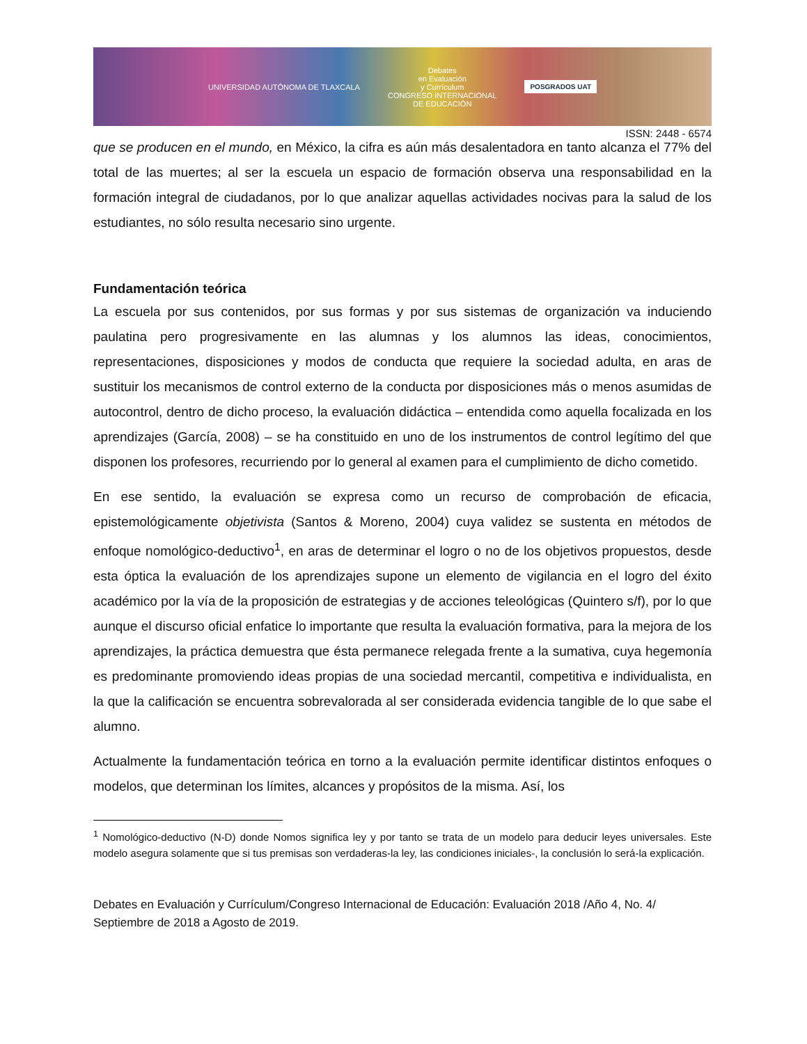UNIVERSIDAD AUTÓNOMA DE TLAXCALA Debates
en Evaluación
y Currículum
CONGRESO INTERNACIONAL
DE EDUCACIÓN POSGRADOS UAT
ISSN: 2448 - 6574
que se producen en el mundo, en México, la cifra es aún más desalentadora en tanto alcanza el 77% del total de las muertes; al ser la escuela un espacio de formación observa una responsabilidad en la formación integral de ciudadanos, por lo que analizar aquellas actividades nocivas para la salud de los estudiantes, no sólo resulta necesario sino urgente.
Fundamentación teórica
La escuela por sus contenidos, por sus formas y por sus sistemas de organización va induciendo paulatina pero progresivamente en las alumnas y los alumnos las ideas, conocimientos, representaciones, disposiciones y modos de conducta que requiere la sociedad adulta, en aras de sustituir los mecanismos de control externo de la conducta por disposiciones más o menos asumidas de autocontrol, dentro de dicho proceso, la evaluación didáctica – entendida como aquella focalizada en los aprendizajes (García, 2008) – se ha constituido en uno de los instrumentos de control legítimo del que disponen los profesores, recurriendo por lo general al examen para el cumplimiento de dicho cometido.
En ese sentido, la evaluación se expresa como un recurso de comprobación de eficacia, epistemológicamente objetivista (Santos & Moreno, 2004) cuya validez se sustenta en métodos de enfoque nomológico-deductivo<sup>1</sup>, en aras de determinar el logro o no de los objetivos propuestos, desde esta óptica la evaluación de los aprendizajes supone un elemento de vigilancia en el logro del éxito académico por la vía de la proposición de estrategias y de acciones teleológicas (Quintero s/f), por lo que aunque el discurso oficial enfatice lo importante que resulta la evaluación formativa, para la mejora de los aprendizajes, la práctica demuestra que ésta permanece relegada frente a la sumativa, cuya hegemonía es predominante promoviendo ideas propias de una sociedad mercantil, competitiva e individualista, en la que la calificación se encuentra sobrevalorada al ser considerada evidencia tangible de lo que sabe el alumno.
Actualmente la fundamentación teórica en torno a la evaluación permite identificar distintos enfoques o modelos, que determinan los límites, alcances y propósitos de la misma. Así, los
<sup>1</sup> Nomológico-deductivo (N-D) donde Nomos significa ley y por tanto se trata de un modelo para deducir leyes universales. Este modelo asegura solamente que si tus premisas son verdaderas-la ley, las condiciones iniciales-, la conclusión lo será-la explicación.
Debates en Evaluación y Currículum/Congreso Internacional de Educación: Evaluación 2018 /Año 4, No. 4/ Septiembre de 2018 a Agosto de 2019.